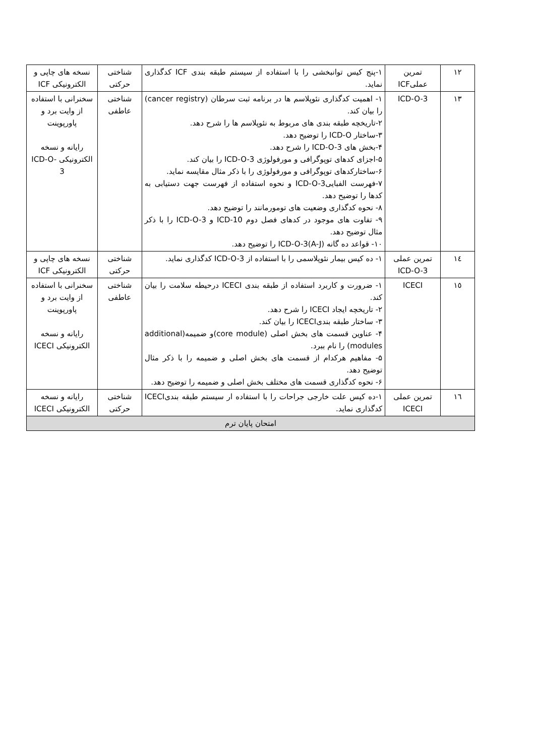| ۱۲ | تمرین عملیICF | ۱-پنج کیس توانبخشی را با استفاده از سیستم طبقه بندی ICF کدگذاری نماید. | شناختی حرکتی | نسخه های چاپی و الکترونیکی ICF |
| ۱۳ | ICD-O-3 | ۱- اهمیت کدگذاری نئوپلاسم ها در برنامه ثبت سرطان (cancer registry) را بیان کند. ۲-تاریخچه طبقه بندی های مربوط به نئوپلاسم ها را شرح دهد. ۳-ساختار ICD-O را توضیح دهد. ۴-بخش های ICD-O-3 را شرح دهد. ۵-اجزای کدهای توپوگرافی و مورفولوژی ICD-O-3 را بیان کند. ۶-ساختارکدهای توپوگرافی و مورفولوژی را با ذکر مثال مقایسه نماید. ۷-فهرست الفبایی‌ICD-O-3 و نحوه استفاده از فهرست جهت دستیابی به کدها را توضیح دهد. ۸- نحوه کدگذاری وضعیت های تومورمانند را توضیح دهد. ۹- تفاوت های موجود در کدهای فصل دوم ICD-10 و ICD-O-3 را با ذکر مثال توضیح دهد. ۱۰- قواعد ده گانه ICD-O-3(A-J) را توضیح دهد. | شناختی عاطفی | سخنرانی با استفاده از وایت برد و پاورپوینت رایانه و نسخه الکترونیکی ICD-O-3 |
| ۱٤ | تمرین عملی ICD-O-3 | ۱- ده کیس بیمار نئوپلاسمی را با استفاده از ICD-O-3 کدگذاری نماید. | شناختی حرکتی | نسخه های چاپی و الکترونیکی ICF |
| ۱٥ | ICECI | ۱- ضرورت و کاربرد استفاده از طبقه بندی ICECI درحیطه سلامت را بیان کند. ۲- تاریخچه ایجاد ICECI را شرح دهد. ۳- ساختار طبقه بندیICECI را بیان کند. ۴- عناوین قسمت های بخش اصلی (core module)و ضمیمه(additional modules) را نام ببرد. ۵- مفاهیم هرکدام از قسمت های بخش اصلی و ضمیمه را با ذکر مثال توضیح دهد. ۶- نحوه کدگذاری قسمت های مختلف بخش اصلی و ضمیمه را توضیح دهد. | شناختی عاطفی | سخنرانی با استفاده از وایت برد و پاورپوینت رایانه و نسخه الکترونیکی ICECI |
| ۱٦ | تمرین عملی ICECI | ۱-ده کیس علت خارجی جراحات را با استفاده ار سیستم طبقه بندیICECI کدگذاری نماید. | شناختی حرکتی | رایانه و نسخه الکترونیکی ICECI |
| امتحان پایان ترم | | | | |